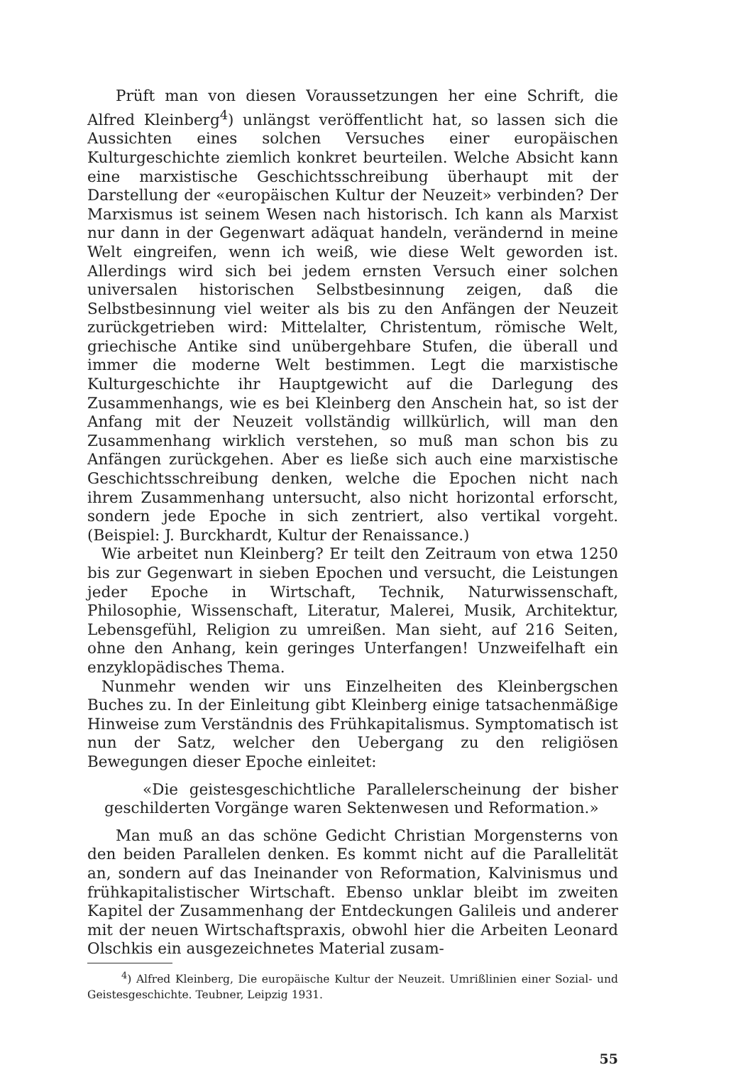Prüft man von diesen Voraussetzungen her eine Schrift, die Alfred Kleinberg<sup>4</sup>) unlängst veröffentlicht hat, so lassen sich die Aussichten eines solchen Versuches einer europäischen Kulturgeschichte ziemlich konkret beurteilen. Welche Absicht kann eine marxistische Geschichtsschreibung überhaupt mit der Darstellung der «europäischen Kultur der Neuzeit» verbinden? Der Marxismus ist seinem Wesen nach historisch. Ich kann als Marxist nur dann in der Gegenwart adäquat handeln, verändernd in meine Welt eingreifen, wenn ich weiß, wie diese Welt geworden ist. Allerdings wird sich bei jedem ernsten Versuch einer solchen universalen historischen Selbstbesinnung zeigen, daß die Selbstbesinnung viel weiter als bis zu den Anfängen der Neuzeit zurückgetrieben wird: Mittelalter, Christentum, römische Welt, griechische Antike sind unübergehbare Stufen, die überall und immer die moderne Welt bestimmen. Legt die marxistische Kulturgeschichte ihr Hauptgewicht auf die Darlegung des Zusammenhangs, wie es bei Kleinberg den Anschein hat, so ist der Anfang mit der Neuzeit vollständig willkürlich, will man den Zusammenhang wirklich verstehen, so muß man schon bis zu Anfängen zurückgehen. Aber es ließe sich auch eine marxistische Geschichtsschreibung denken, welche die Epochen nicht nach ihrem Zusammenhang untersucht, also nicht horizontal erforscht, sondern jede Epoche in sich zentriert, also vertikal vorgeht. (Beispiel: J. Burckhardt, Kultur der Renaissance.)
Wie arbeitet nun Kleinberg? Er teilt den Zeitraum von etwa 1250 bis zur Gegenwart in sieben Epochen und versucht, die Leistungen jeder Epoche in Wirtschaft, Technik, Naturwissenschaft, Philosophie, Wissenschaft, Literatur, Malerei, Musik, Architektur, Lebensgefühl, Religion zu umreißen. Man sieht, auf 216 Seiten, ohne den Anhang, kein geringes Unterfangen! Unzweifelhaft ein enzyklopädisches Thema.
Nunmehr wenden wir uns Einzelheiten des Kleinbergschen Buches zu. In der Einleitung gibt Kleinberg einige tatsachenmäßige Hinweise zum Verständnis des Frühkapitalismus. Symptomatisch ist nun der Satz, welcher den Uebergang zu den religiösen Bewegungen dieser Epoche einleitet:
«Die geistesgeschichtliche Parallelerscheinung der bisher geschilderten Vorgänge waren Sektenwesen und Reformation.»
Man muß an das schöne Gedicht Christian Morgensterns von den beiden Parallelen denken. Es kommt nicht auf die Parallelität an, sondern auf das Ineinander von Reformation, Kalvinismus und frühkapitalistischer Wirtschaft. Ebenso unklar bleibt im zweiten Kapitel der Zusammenhang der Entdeckungen Galileis und anderer mit der neuen Wirtschaftspraxis, obwohl hier die Arbeiten Leonard Olschkis ein ausgezeichnetes Material zusam-
<sup>4</sup>) Alfred Kleinberg, Die europäische Kultur der Neuzeit. Umrißlinien einer Sozial- und Geistesgeschichte. Teubner, Leipzig 1931.
55